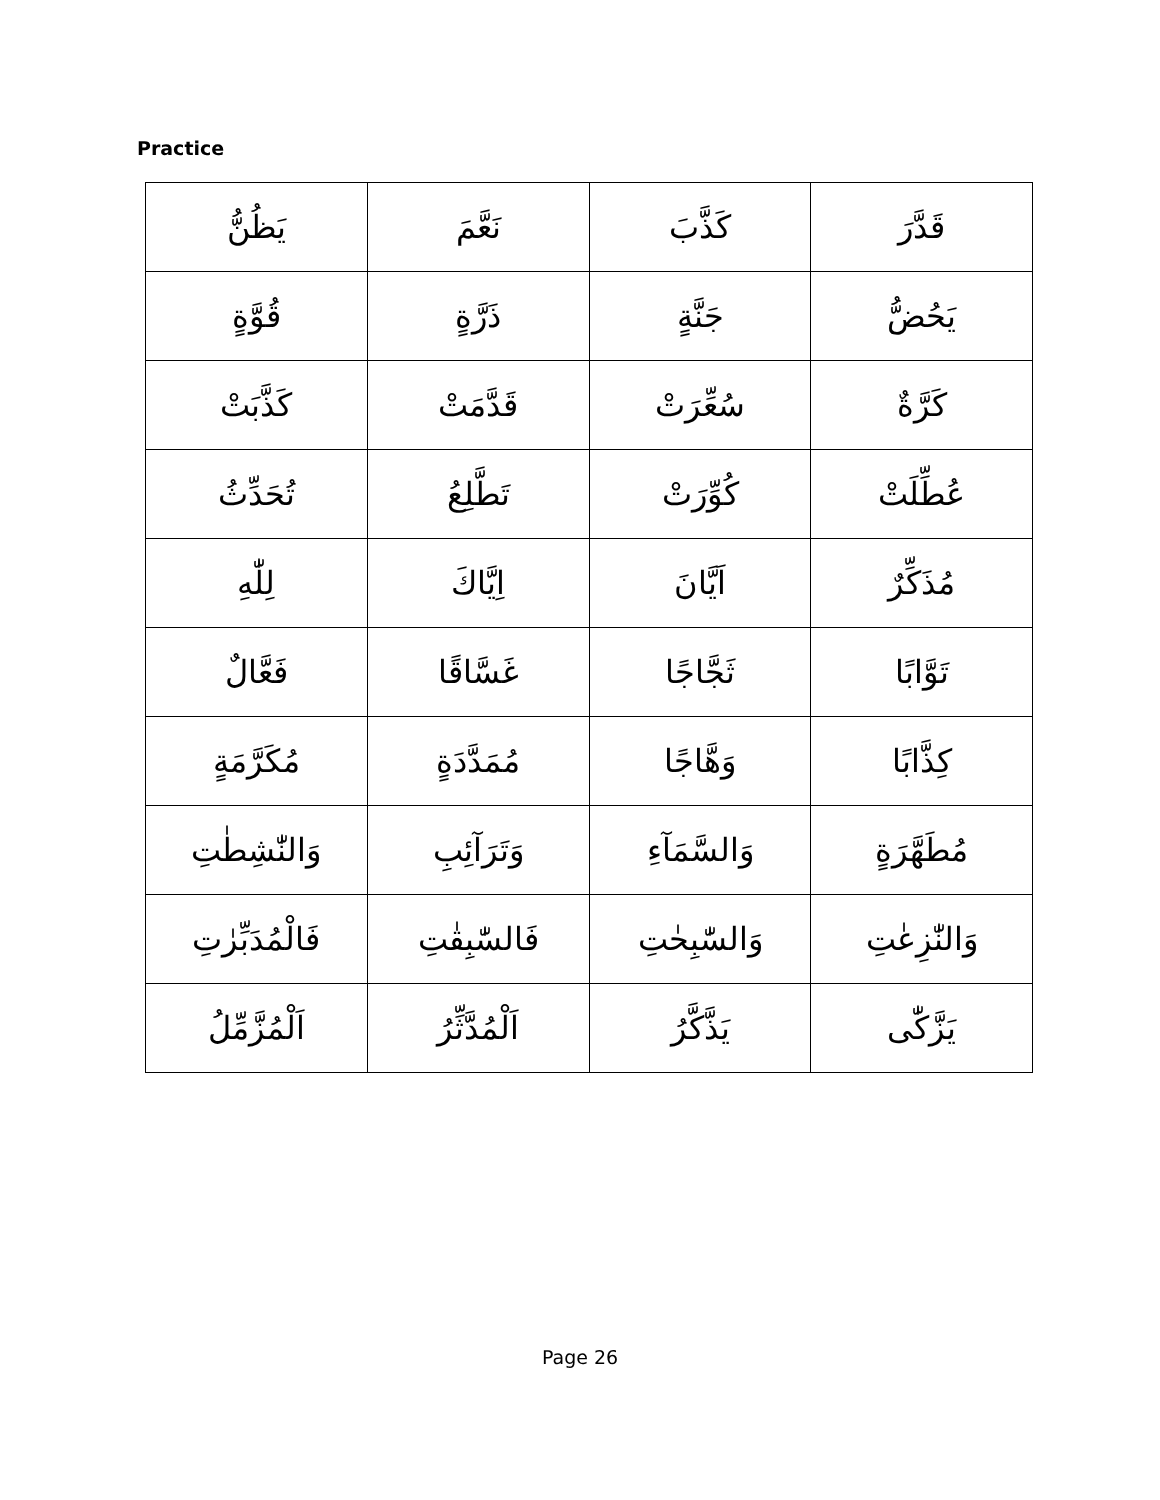Practice
| قَدَّرَ | كَذَّبَ | نَعَّمَ | يَظُنُّ |
| يَحُضُّ | جَنَّةٍ | ذَرَّةٍ | قُوَّةٍ |
| كَرَّةٌ | سُعِّرَتْ | قَدَّمَتْ | كَذَّبَتْ |
| عُطِّلَتْ | كُوِّرَتْ | تَطَّلِعُ | تُحَدِّثُ |
| مُذَكِّرٌ | اَيَّانَ | اِيَّاكَ | لِلّٰهِ |
| تَوَّابًا | ثَجَّاجًا | غَسَّاقًا | فَعَّالٌ |
| كِذَّابًا | وَهَّاجًا | مُمَدَّدَةٍ | مُكَرَّمَةٍ |
| مُطَهَّرَةٍ | وَالسَّمَآءِ | وَتَرَآئِبِ | وَالنّٰشِطٰتِ |
| وَالنّٰزِعٰتِ | وَالسّٰبِحٰتِ | فَالسّٰبِقٰتِ | فَالْمُدَبِّرٰتِ |
| يَزَّكّٰى | يَذَّكَّرُ | اَلْمُدَّثِّرُ | اَلْمُزَّمِّلُ |
Page 26